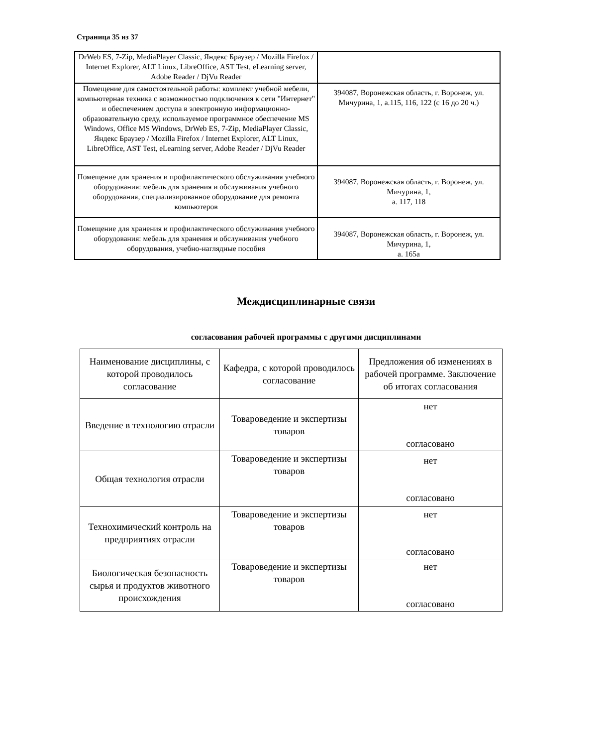Страница 35 из 37
| DrWeb ES, 7-Zip, MediaPlayer Classic, Яндекс Браузер / Mozilla Firefox / Internet Explorer, ALT Linux, LibreOffice, AST Test, eLearning server, Adobe Reader / DjVu Reader | |
| Помещение для самостоятельной работы: комплект учебной мебели, компьютерная техника с возможностью подключения к сети "Интернет" и обеспечением доступа в электронную информационно-образовательную среду, используемое программное обеспечение MS Windows, Office MS Windows, DrWeb ES, 7-Zip, MediaPlayer Classic, Яндекс Браузер / Mozilla Firefox / Internet Explorer, ALT Linux, LibreOffice, AST Test, eLearning server, Adobe Reader / DjVu Reader | 394087, Воронежская область, г. Воронеж, ул. Мичурина, 1, а.115, 116, 122 (с 16 до 20 ч.) |
| Помещение для хранения и профилактического обслуживания учебного оборудования: мебель для хранения и обслуживания учебного оборудования, специализированное оборудование для ремонта компьютеров | 394087, Воронежская область, г. Воронеж, ул. Мичурина, 1, а. 117, 118 |
| Помещение для хранения и профилактического обслуживания учебного оборудования: мебель для хранения и обслуживания учебного оборудования, учебно-наглядные пособия | 394087, Воронежская область, г. Воронеж, ул. Мичурина, 1, а. 165а |
Междисциплинарные связи
согласования рабочей программы с другими дисциплинами
| Наименование дисциплины, с которой проводилось согласование | Кафедра, с которой проводилось согласование | Предложения об изменениях в рабочей программе. Заключение об итогах согласования |
| --- | --- | --- |
| Введение в технологию отрасли | Товароведение и экспертизы товаров | нет согласовано |
| Общая технология отрасли | Товароведение и экспертизы товаров | нет согласовано |
| Технохимический контроль на предприятиях отрасли | Товароведение и экспертизы товаров | нет согласовано |
| Биологическая безопасность сырья и продуктов животного происхождения | Товароведение и экспертизы товаров | нет согласовано |